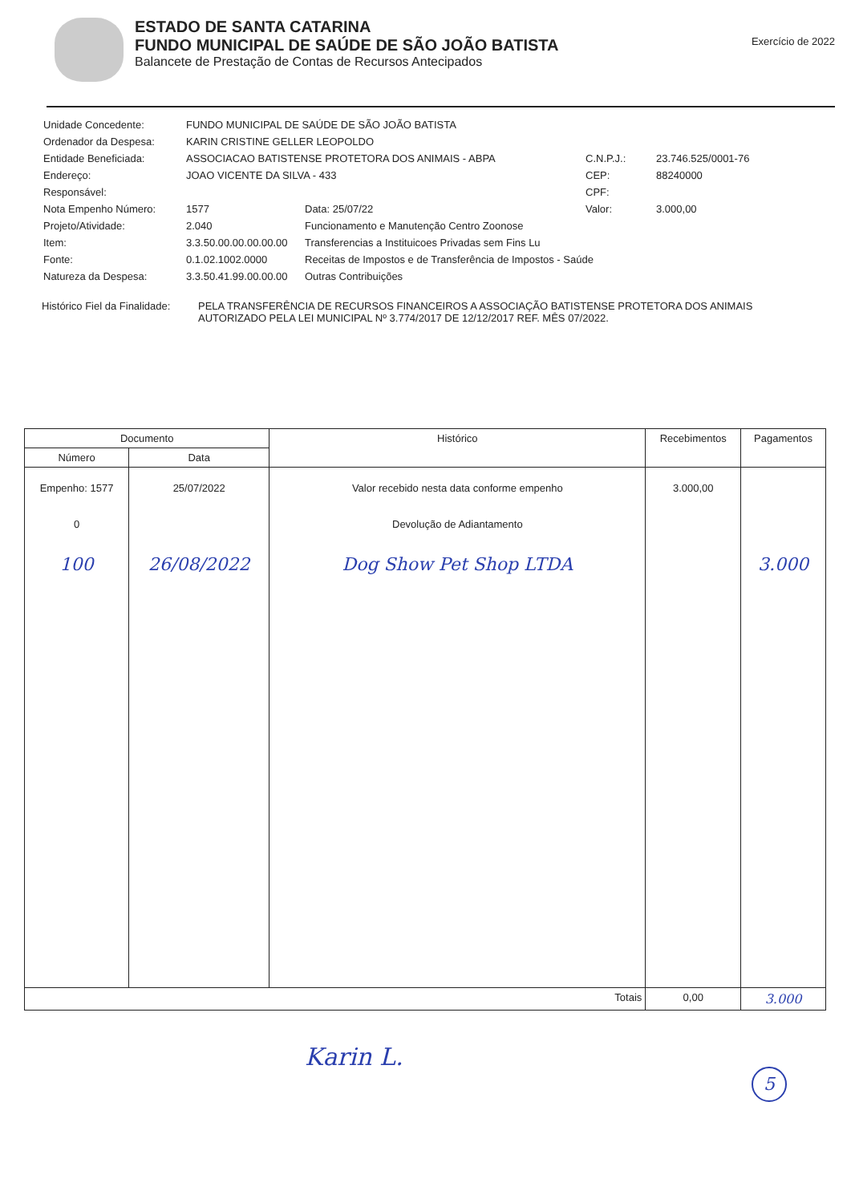ESTADO DE SANTA CATARINA
FUNDO MUNICIPAL DE SAÚDE DE SÃO JOÃO BATISTA
Balancete de Prestação de Contas de Recursos Antecipados
Exercício de 2022
Unidade Concedente:
FUNDO MUNICIPAL DE SAÚDE DE SÃO JOÃO BATISTA
Ordenador da Despesa:
KARIN CRISTINE GELLER LEOPOLDO
Entidade Beneficiada:
ASSOCIACAO BATISTENSE PROTETORA DOS ANIMAIS - ABPA
C.N.P.J.:
23.746.525/0001-76
Endereço:
JOAO VICENTE DA SILVA - 433
CEP:
88240000
Responsável:
CPF:
Nota Empenho Número:
1577
Data: 25/07/22
Valor:
3.000,00
Projeto/Atividade:
2.040
Funcionamento e Manutenção Centro Zoonose
Item:
3.3.50.00.00.00.00.00
Transferencias a Instituicoes Privadas sem Fins Lu
Fonte:
0.1.02.1002.0000
Receitas de Impostos e de Transferência de Impostos - Saúde
Natureza da Despesa:
3.3.50.41.99.00.00.00
Outras Contribuições
Histórico Fiel da Finalidade:
PELA TRANSFERÊNCIA DE RECURSOS FINANCEIROS A ASSOCIAÇÃO BATISTENSE PROTETORA DOS ANIMAIS AUTORIZADO PELA LEI MUNICIPAL Nº 3.774/2017 DE 12/12/2017 REF. MÊS 07/2022.
| Documento | | Histórico | Recebimentos | Pagamentos |
| --- | --- | --- | --- | --- |
| Número | Data | | | |
| Empenho: 1577 0 100 | 25/07/2022 26/08/2022 | Valor recebido nesta data conforme empenho Devolução de Adiantamento Dog Show Pet Shop LTDA | 3.000,00 | 3.000 |
| Totais | | | 0,00 | 3.000 |
Karin L.
5